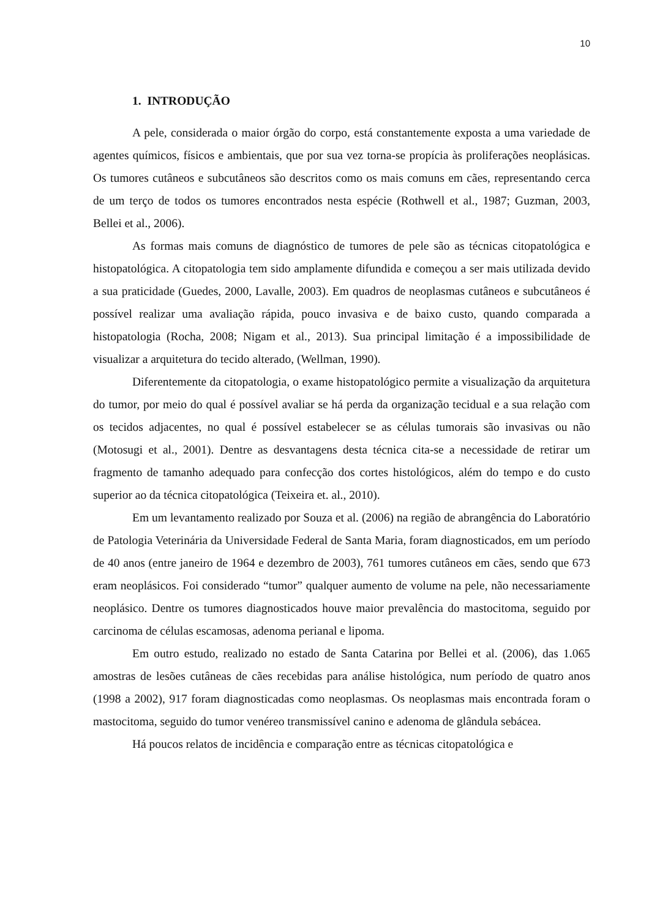10
1. INTRODUÇÃO
A pele, considerada o maior órgão do corpo, está constantemente exposta a uma variedade de agentes químicos, físicos e ambientais, que por sua vez torna-se propícia às proliferações neoplásicas. Os tumores cutâneos e subcutâneos são descritos como os mais comuns em cães, representando cerca de um terço de todos os tumores encontrados nesta espécie (Rothwell et al., 1987; Guzman, 2003, Bellei et al., 2006).
As formas mais comuns de diagnóstico de tumores de pele são as técnicas citopatológica e histopatológica. A citopatologia tem sido amplamente difundida e começou a ser mais utilizada devido a sua praticidade (Guedes, 2000, Lavalle, 2003). Em quadros de neoplasmas cutâneos e subcutâneos é possível realizar uma avaliação rápida, pouco invasiva e de baixo custo, quando comparada a histopatologia (Rocha, 2008; Nigam et al., 2013). Sua principal limitação é a impossibilidade de visualizar a arquitetura do tecido alterado, (Wellman, 1990).
Diferentemente da citopatologia, o exame histopatológico permite a visualização da arquitetura do tumor, por meio do qual é possível avaliar se há perda da organização tecidual e a sua relação com os tecidos adjacentes, no qual é possível estabelecer se as células tumorais são invasivas ou não (Motosugi et al., 2001). Dentre as desvantagens desta técnica cita-se a necessidade de retirar um fragmento de tamanho adequado para confecção dos cortes histológicos, além do tempo e do custo superior ao da técnica citopatológica (Teixeira et. al., 2010).
Em um levantamento realizado por Souza et al. (2006) na região de abrangência do Laboratório de Patologia Veterinária da Universidade Federal de Santa Maria, foram diagnosticados, em um período de 40 anos (entre janeiro de 1964 e dezembro de 2003), 761 tumores cutâneos em cães, sendo que 673 eram neoplásicos. Foi considerado “tumor” qualquer aumento de volume na pele, não necessariamente neoplásico. Dentre os tumores diagnosticados houve maior prevalência do mastocitoma, seguido por carcinoma de células escamosas, adenoma perianal e lipoma.
Em outro estudo, realizado no estado de Santa Catarina por Bellei et al. (2006), das 1.065 amostras de lesões cutâneas de cães recebidas para análise histológica, num período de quatro anos (1998 a 2002), 917 foram diagnosticadas como neoplasmas. Os neoplasmas mais encontrada foram o mastocitoma, seguido do tumor venéreo transmissível canino e adenoma de glândula sebácea.
Há poucos relatos de incidência e comparação entre as técnicas citopatológica e